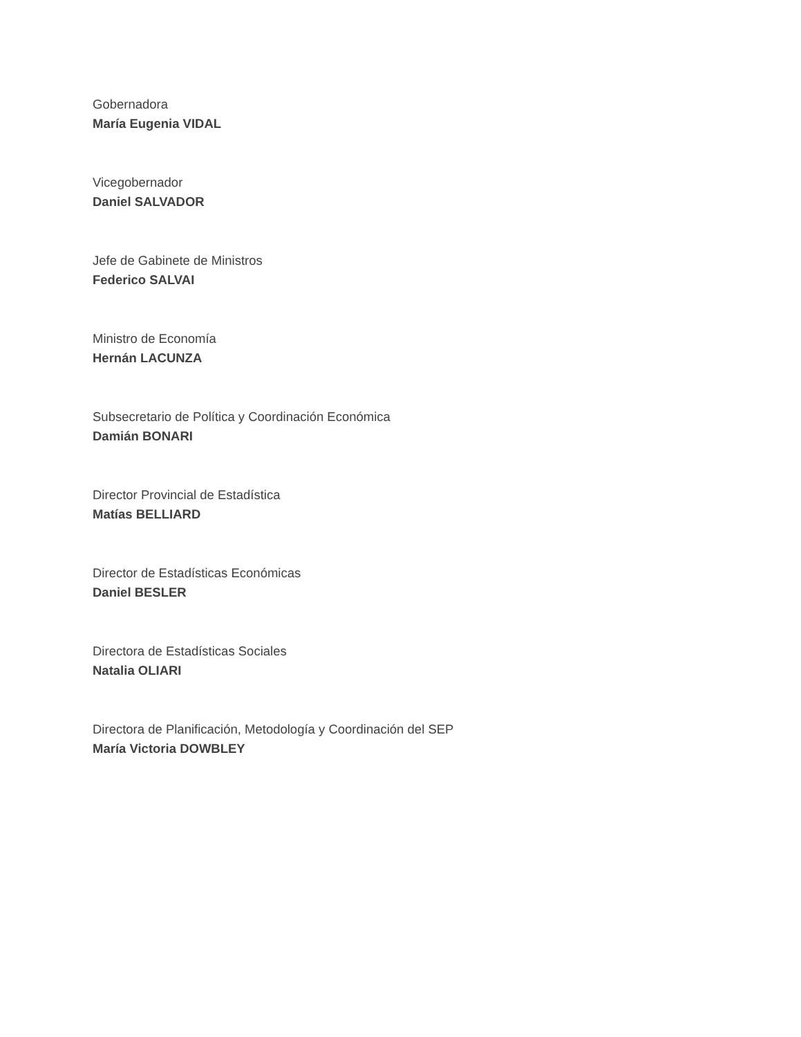Gobernadora
María Eugenia VIDAL
Vicegobernador
Daniel SALVADOR
Jefe de Gabinete de Ministros
Federico SALVAI
Ministro de Economía
Hernán LACUNZA
Subsecretario de Política y Coordinación Económica
Damián BONARI
Director Provincial de Estadística
Matías BELLIARD
Director de Estadísticas Económicas
Daniel BESLER
Directora de Estadísticas Sociales
Natalia OLIARI
Directora de Planificación, Metodología y Coordinación del SEP
María Victoria DOWBLEY